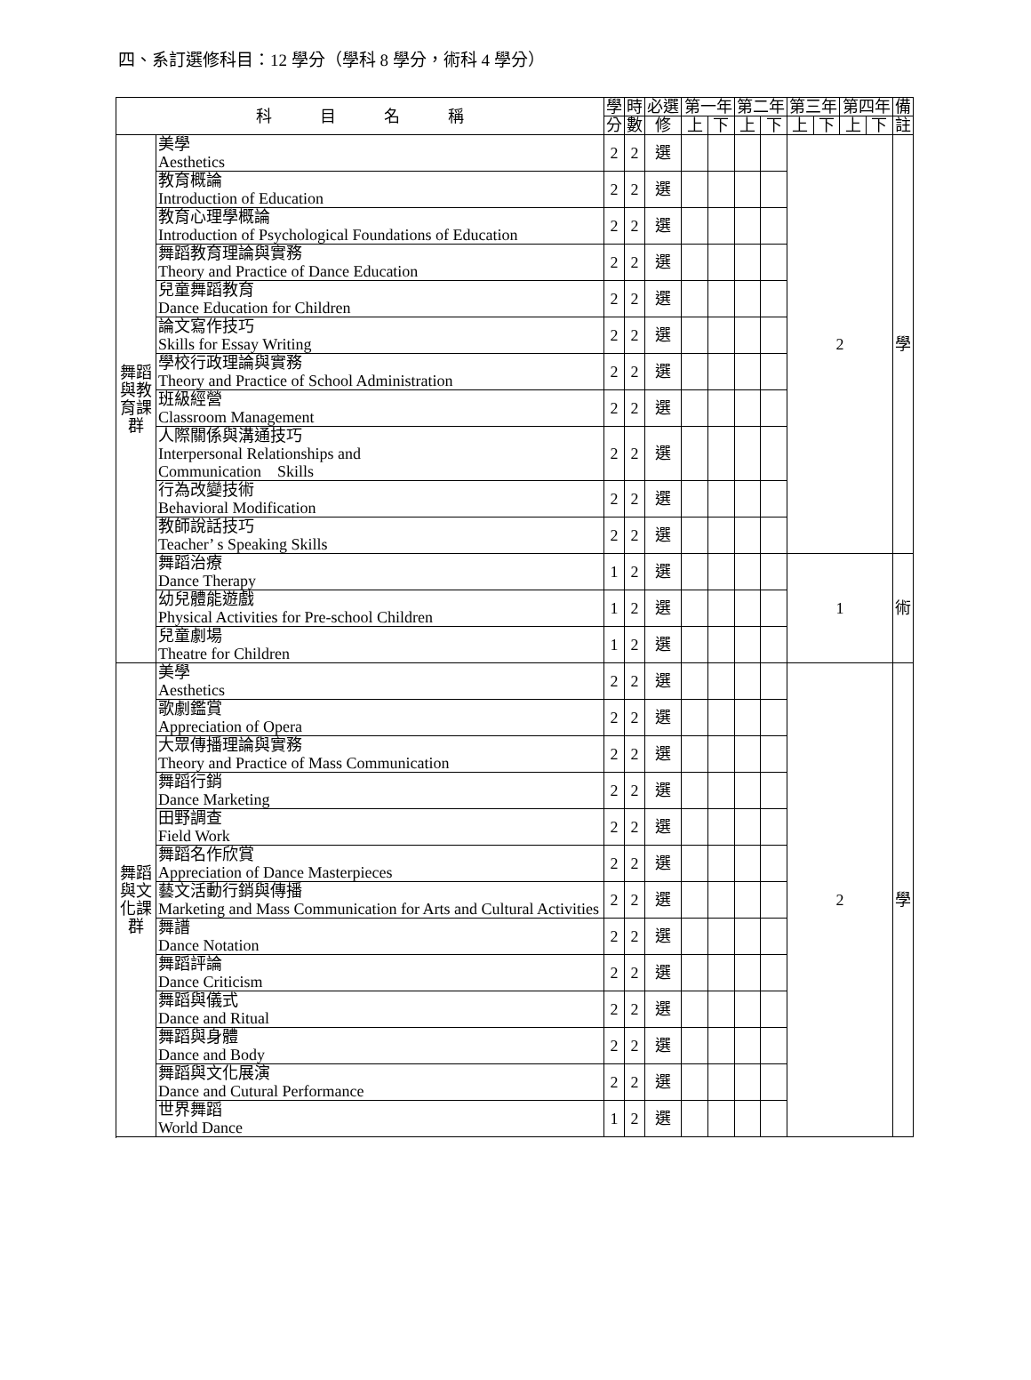四、系訂選修科目：12 學分（學科 8 學分，術科 4 學分）
| 科 目 名 稱 | | 學 | 時 | 必選 | 第一年 | | 第二年 | | 第三年 | | 第四年 | | 備 |
| --- | --- | --- | --- | --- | --- | --- | --- | --- | --- | --- | --- | --- | --- |
| | | 分 | 數 | 修 | 上 | 下 | 上 | 下 | 上 | 下 | 上 | 下 | 註 |
| 舞蹈與教育課群 | 美學 Aesthetics | 2 | 2 | 選 | | | | | 2 | | | | 學 |
| | 教育概論 Introduction of Education | 2 | 2 | 選 | | | | | | | | | |
| | 教育心理學概論 Introduction of Psychological Foundations of Education | 2 | 2 | 選 | | | | | | | | | |
| | 舞蹈教育理論與實務 Theory and Practice of Dance Education | 2 | 2 | 選 | | | | | | | | | |
| | 兒童舞蹈教育 Dance Education for Children | 2 | 2 | 選 | | | | | | | | | |
| | 論文寫作技巧 Skills for Essay Writing | 2 | 2 | 選 | | | | | | | | | |
| | 學校行政理論與實務 Theory and Practice of School Administration | 2 | 2 | 選 | | | | | | | | | |
| | 班級經營 Classroom Management | 2 | 2 | 選 | | | | | | | | | |
| | 人際關係與溝通技巧 Interpersonal Relationships and Communication Skills | 2 | 2 | 選 | | | | | | | | | |
| | 行為改變技術 Behavioral Modification | 2 | 2 | 選 | | | | | | | | | |
| | 教師說話技巧 Teacher’ s Speaking Skills | 2 | 2 | 選 | | | | | | | | | |
| | 舞蹈治療 Dance Therapy | 1 | 2 | 選 | | | | | 1 | | | | 術 |
| | 幼兒體能遊戲 Physical Activities for Pre-school Children | 1 | 2 | 選 | | | | | | | | | |
| | 兒童劇場 Theatre for Children | 1 | 2 | 選 | | | | | | | | | |
| 舞蹈與文化課群 | 美學 Aesthetics | 2 | 2 | 選 | | | | | 2 | | | | 學 |
| | 歌劇鑑賞 Appreciation of Opera | 2 | 2 | 選 | | | | | | | | | |
| | 大眾傳播理論與實務 Theory and Practice of Mass Communication | 2 | 2 | 選 | | | | | | | | | |
| | 舞蹈行銷 Dance Marketing | 2 | 2 | 選 | | | | | | | | | |
| | 田野調查 Field Work | 2 | 2 | 選 | | | | | | | | | |
| | 舞蹈名作欣賞 Appreciation of Dance Masterpieces | 2 | 2 | 選 | | | | | | | | | |
| | 藝文活動行銷與傳播 Marketing and Mass Communication for Arts and Cultural Activities | 2 | 2 | 選 | | | | | | | | | |
| | 舞譜 Dance Notation | 2 | 2 | 選 | | | | | | | | | |
| | 舞蹈評論 Dance Criticism | 2 | 2 | 選 | | | | | | | | | |
| | 舞蹈與儀式 Dance and Ritual | 2 | 2 | 選 | | | | | | | | | |
| | 舞蹈與身體 Dance and Body | 2 | 2 | 選 | | | | | | | | | |
| | 舞蹈與文化展演 Dance and Cutural Performance | 2 | 2 | 選 | | | | | | | | | |
| | 世界舞蹈 World Dance | 1 | 2 | 選 | | | | | | | | | |